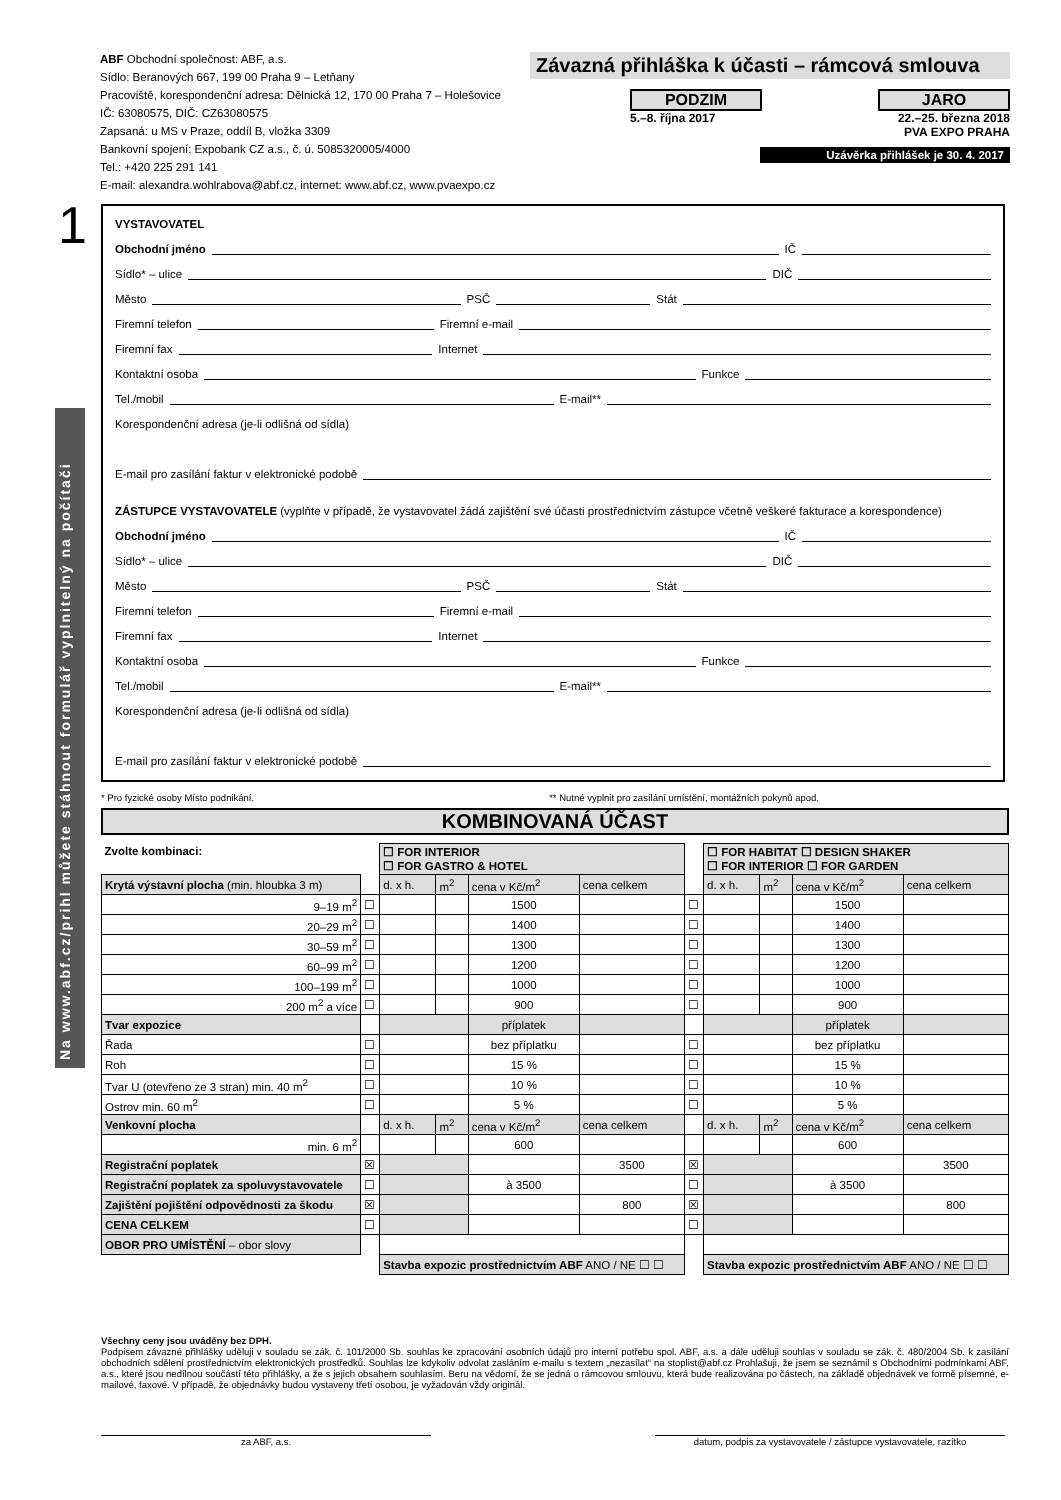Na www.abf.cz/prihl můžete stáhnout formulář vyplnitelný na počítači
1
ABF Obchodní společnost: ABF, a.s.
Sídlo: Beranových 667, 199 00 Praha 9 – Letňany
Pracoviště, korespondenční adresa: Dělnická 12, 170 00 Praha 7 – Holešovice
IČ: 63080575, DIČ: CZ63080575
Zapsaná: u MS v Praze, oddíl B, vložka 3309
Bankovní spojení: Expobank CZ a.s., č. ú. 5085320005/4000
Tel.: +420 225 291 141
E-mail: alexandra.wohlrabova@abf.cz, internet: www.abf.cz, www.pvaexpo.cz
Závazná přihláška k účasti – rámcová smlouva
PODZIM
5.–8. října 2017
JARO
22.–25. března 2018
PVA EXPO PRAHA
Uzávěrka přihlášek je 30. 4. 2017
VYSTAVOVATEL
Obchodní jméno IČ
Sídlo* – ulice DIČ
Město PSČ Stát
Firemní telefon Firemní e-mail
Firemní fax Internet
Kontaktní osoba Funkce
Tel./mobil E-mail**
Korespondenční adresa (je-li odlišná od sídla)
E-mail pro zasílání faktur v elektronické podobě
ZÁSTUPCE VYSTAVOVATELE (vyplňte v případě, že vystavovatel žádá zajištění své účasti prostřednictvím zástupce včetně veškeré fakturace a korespondence)
Obchodní jméno IČ
Sídlo* – ulice DIČ
Město PSČ Stát
Firemní telefon Firemní e-mail
Firemní fax Internet
Kontaktní osoba Funkce
Tel./mobil E-mail**
Korespondenční adresa (je-li odlišná od sídla)
E-mail pro zasílání faktur v elektronické podobě
* Pro fyzické osoby Místo podnikání. ** Nutné vyplnit pro zasílání umístění, montážních pokynů apod.
KOMBINOVANÁ ÚČAST
| Zvolte kombinaci: | | ☐ FOR INTERIOR ☐ FOR GASTRO & HOTEL | | | | | ☐ FOR HABITAT ☐ DESIGN SHAKER ☐ FOR INTERIOR ☐ FOR GARDEN | | | |
| Krytá výstavní plocha (min. hloubka 3 m) | | d. x h. | m<sup>2</sup> | cena v Kč/m<sup>2</sup> | cena celkem | | d. x h. | m<sup>2</sup> | cena v Kč/m<sup>2</sup> | cena celkem |
| 9–19 m<sup>2</sup> | ☐ | | | 1500 | | ☐ | | | 1500 | |
| 20–29 m<sup>2</sup> | ☐ | | | 1400 | | ☐ | | | 1400 | |
| 30–59 m<sup>2</sup> | ☐ | | | 1300 | | ☐ | | | 1300 | |
| 60–99 m<sup>2</sup> | ☐ | | | 1200 | | ☐ | | | 1200 | |
| 100–199 m<sup>2</sup> | ☐ | | | 1000 | | ☐ | | | 1000 | |
| 200 m<sup>2</sup> a více | ☐ | | | 900 | | ☐ | | | 900 | |
| Tvar expozice | | | | příplatek | | | | | příplatek | |
| Řada | ☐ | | | bez příplatku | | ☐ | | | bez příplatku | |
| Roh | ☐ | | | 15 % | | ☐ | | | 15 % | |
| Tvar U (otevřeno ze 3 stran) min. 40 m<sup>2</sup> | ☐ | | | 10 % | | ☐ | | | 10 % | |
| Ostrov min. 60 m<sup>2</sup> | ☐ | | | 5 % | | ☐ | | | 5 % | |
| Venkovní plocha | | d. x h. | m<sup>2</sup> | cena v Kč/m<sup>2</sup> | cena celkem | | d. x h. | m<sup>2</sup> | cena v Kč/m<sup>2</sup> | cena celkem |
| min. 6 m<sup>2</sup> | | | | 600 | | | | | 600 | |
| Registrační poplatek | ☒ | | | | 3500 | ☒ | | | | 3500 |
| Registrační poplatek za spoluvystavovatele | ☐ | | | à 3500 | | ☐ | | | à 3500 | |
| Zajištění pojištění odpovědnosti za škodu | ☒ | | | | 800 | ☒ | | | | 800 |
| CENA CELKEM | ☐ | | | | | ☐ | | | | |
| OBOR PRO UMÍSTĚNÍ – obor slovy | | | | | | | | | | |
| | | Stavba expozic prostřednictvím ABF ANO / NE ☐ ☐ | | | | | Stavba expozic prostřednictvím ABF ANO / NE ☐ ☐ | | | |
Všechny ceny jsou uváděny bez DPH.
Podpisem závazné přihlášky uděluji v souladu se zák. č. 101/2000 Sb. souhlas ke zpracování osobních údajů pro interní potřebu spol. ABF, a.s. a dále uděluji souhlas v souladu se zák. č. 480/2004 Sb. k zasílání obchodních sdělení prostřednictvím elektronických prostředků. Souhlas lze kdykoliv odvolat zasláním e-mailu s textem „nezasílat“ na stoplist@abf.cz Prohlašuji, že jsem se seznámil s Obchodními podmínkami ABF, a.s., které jsou nedílnou součástí této přihlášky, a že s jejich obsahem souhlasím. Beru na vědomí, že se jedná o rámcovou smlouvu, která bude realizována po částech, na základě objednávek ve formě písemné, e-mailové, faxové. V případě, že objednávky budou vystaveny třetí osobou, je vyžadován vždy originál.
za ABF, a.s.
datum, podpis za vystavovatele / zástupce vystavovatele, razítko